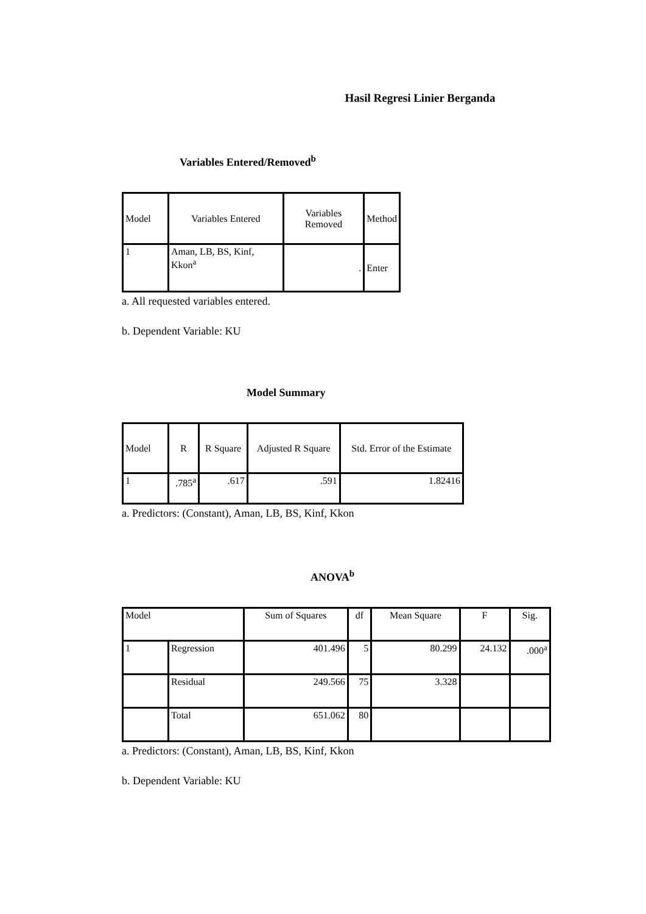Hasil Regresi Linier Berganda
Variables Entered/Removed<sup>b</sup>
| Model | Variables Entered | Variables Removed | Method |
| --- | --- | --- | --- |
| 1 | Aman, LB, BS, Kinf, Kkon<sup>a</sup> | . | Enter |
a. All requested variables entered.
b. Dependent Variable: KU
Model Summary
| Model | R | R Square | Adjusted R Square | Std. Error of the Estimate |
| --- | --- | --- | --- | --- |
| 1 | .785<sup>a</sup> | .617 | .591 | 1.82416 |
a. Predictors: (Constant), Aman, LB, BS, Kinf, Kkon
ANOVA<sup>b</sup>
| Model | | Sum of Squares | df | Mean Square | F | Sig. |
| --- | --- | --- | --- | --- | --- | --- |
| 1 | Regression | 401.496 | 5 | 80.299 | 24.132 | .000<sup>a</sup> |
| | Residual | 249.566 | 75 | 3.328 | | |
| | Total | 651.062 | 80 | | | |
a. Predictors: (Constant), Aman, LB, BS, Kinf, Kkon
b. Dependent Variable: KU